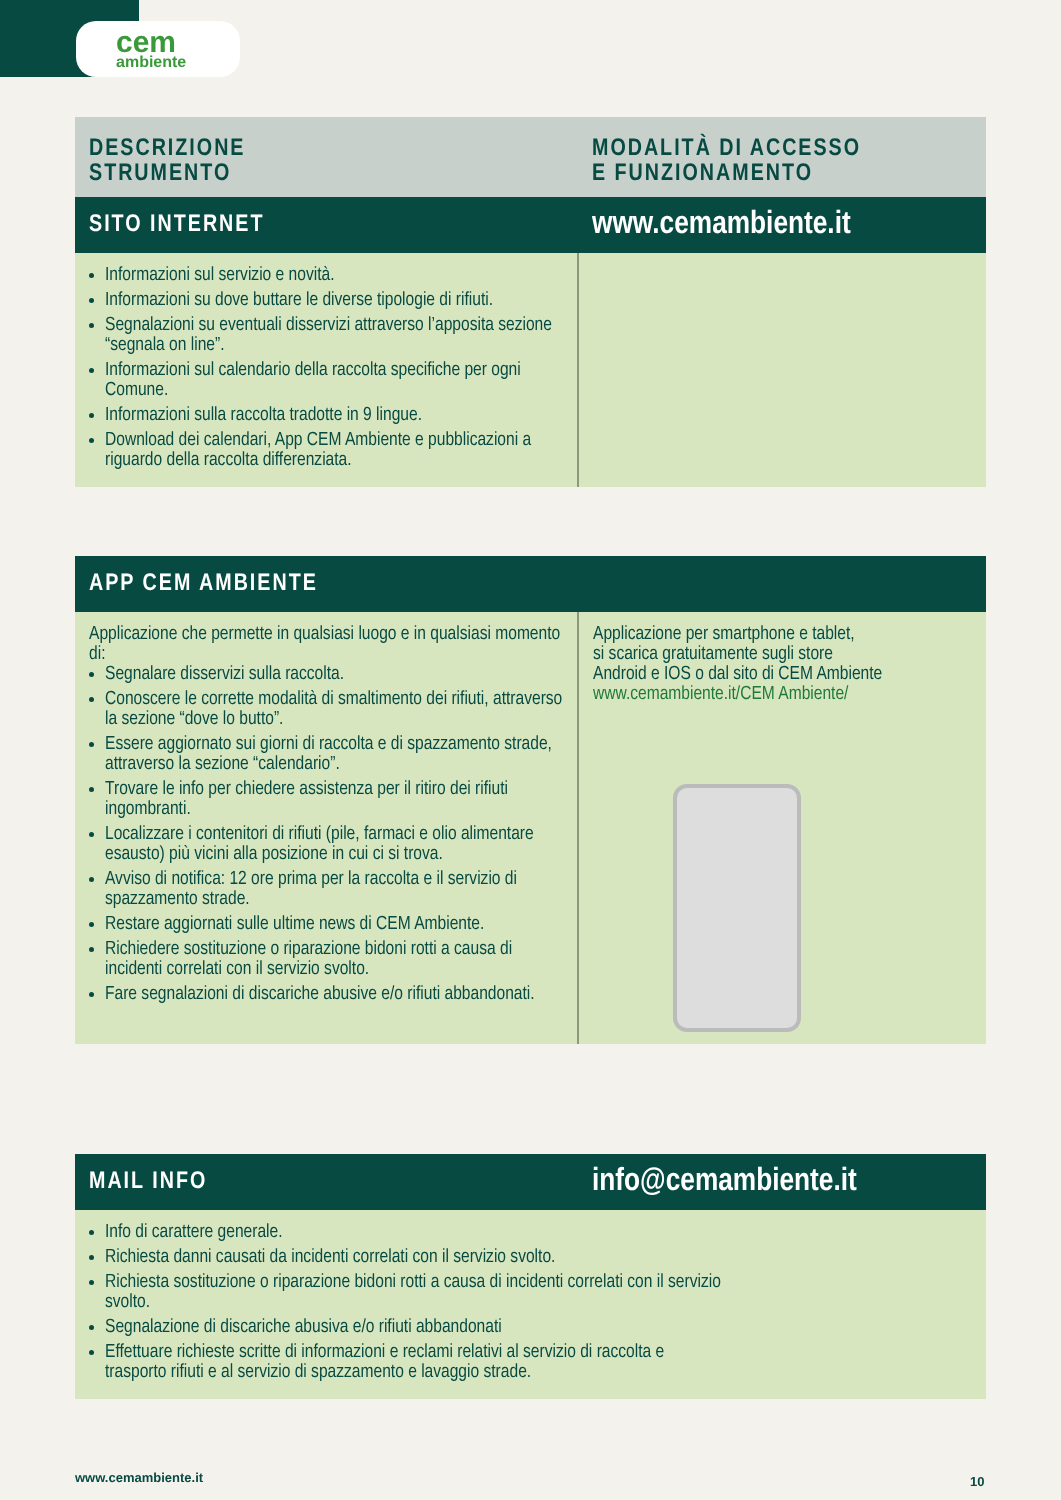cem
ambiente
| DESCRIZIONE STRUMENTO | MODALITÀ DI ACCESSO E FUNZIONAMENTO |
| --- | --- |
| SITO INTERNET | www.cemambiente.it |
| Informazioni sul servizio e novità. Informazioni su dove buttare le diverse tipologie di rifiuti. Segnalazioni su eventuali disservizi attraverso l’apposita sezione “segnala on line”. Informazioni sul calendario della raccolta specifiche per ogni Comune. Informazioni sulla raccolta tradotte in 9 lingue. Download dei calendari, App CEM Ambiente e pubblicazioni a riguardo della raccolta differenziata. | |
| APP CEM AMBIENTE | |
| Applicazione che permette in qualsiasi luogo e in qualsiasi momento di: Segnalare disservizi sulla raccolta. Conoscere le corrette modalità di smaltimento dei rifiuti, attraverso la sezione “dove lo butto”. Essere aggiornato sui giorni di raccolta e di spazzamento strade, attraverso la sezione “calendario”. Trovare le info per chiedere assistenza per il ritiro dei rifiuti ingombranti. Localizzare i contenitori di rifiuti (pile, farmaci e olio alimentare esausto) più vicini alla posizione in cui ci si trova. Avviso di notifica: 12 ore prima per la raccolta e il servizio di spazzamento strade. Restare aggiornati sulle ultime news di CEM Ambiente. Richiedere sostituzione o riparazione bidoni rotti a causa di incidenti correlati con il servizio svolto. Fare segnalazioni di discariche abusive e/o rifiuti abbandonati. | Applicazione per smartphone e tablet, si scarica gratuitamente sugli store Android e IOS o dal sito di CEM Ambiente www.cemambiente.it/CEM Ambiente/ |
| MAIL INFO | info@cemambiente.it |
| Info di carattere generale. Richiesta danni causati da incidenti correlati con il servizio svolto. Richiesta sostituzione o riparazione bidoni rotti a causa di incidenti correlati con il servizio svolto. Segnalazione di discariche abusiva e/o rifiuti abbandonati Effettuare richieste scritte di informazioni e reclami relativi al servizio di raccolta e trasporto rifiuti e al servizio di spazzamento e lavaggio strade. | |
www.cemambiente.it 10